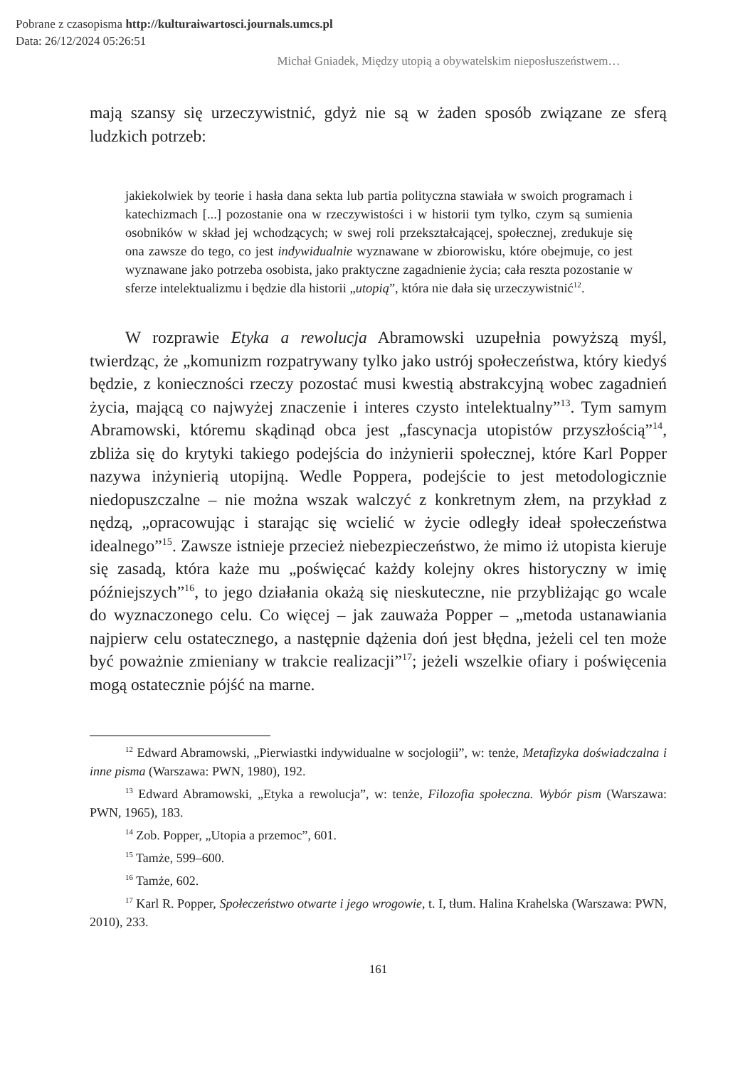Pobrane z czasopisma http://kulturaiwartosci.journals.umcs.pl
Data: 26/12/2024 05:26:51
Michał Gniadek, Między utopią a obywatelskim nieposłuszeństwem…
mają szansy się urzeczywistnić, gdyż nie są w żaden sposób związane ze sferą ludzkich potrzeb:
jakiekolwiek by teorie i hasła dana sekta lub partia polityczna stawiała w swoich programach i katechizmach [...] pozostanie ona w rzeczywistości i w historii tym tylko, czym są sumienia osobników w skład jej wchodzących; w swej roli przekształcającej, społecznej, zredukuje się ona zawsze do tego, co jest indywidualnie wyznawane w zbiorowisku, które obejmuje, co jest wyznawane jako potrzeba osobista, jako praktyczne zagadnienie życia; cała reszta pozostanie w sferze intelektualizmu i będzie dla historii „utopią”, która nie dała się urzeczywistnić<sup>12</sup>.
W rozprawie Etyka a rewolucja Abramowski uzupełnia powyższą myśl, twierdząc, że „komunizm rozpatrywany tylko jako ustrój społeczeństwa, który kiedyś będzie, z konieczności rzeczy pozostać musi kwestią abstrakcyjną wobec zagadnień życia, mającą co najwyżej znaczenie i interes czysto intelektualny”<sup>13</sup>. Tym samym Abramowski, któremu skądinąd obca jest „fascynacja utopistów przyszłością”<sup>14</sup>, zbliża się do krytyki takiego podejścia do inżynierii społecznej, które Karl Popper nazywa inżynierią utopijną. Wedle Poppera, podejście to jest metodologicznie niedopuszczalne – nie można wszak walczyć z konkretnym złem, na przykład z nędzą, „opracowując i starając się wcielić w życie odległy ideał społeczeństwa idealnego”<sup>15</sup>. Zawsze istnieje przecież niebezpieczeństwo, że mimo iż utopista kieruje się zasadą, która każe mu „poświęcać każdy kolejny okres historyczny w imię późniejszych”<sup>16</sup>, to jego działania okażą się nieskuteczne, nie przybliżając go wcale do wyznaczonego celu. Co więcej – jak zauważa Popper – „metoda ustanawiania najpierw celu ostatecznego, a następnie dążenia doń jest błędna, jeżeli cel ten może być poważnie zmieniany w trakcie realizacji”<sup>17</sup>; jeżeli wszelkie ofiary i poświęcenia mogą ostatecznie pójść na marne.
<sup>12</sup> Edward Abramowski, „Pierwiastki indywidualne w socjologii”, w: tenże, Metafizyka doświadczalna i inne pisma (Warszawa: PWN, 1980), 192.
<sup>13</sup> Edward Abramowski, „Etyka a rewolucja”, w: tenże, Filozofia społeczna. Wybór pism (Warszawa: PWN, 1965), 183.
<sup>14</sup> Zob. Popper, „Utopia a przemoc”, 601.
<sup>15</sup> Tamże, 599–600.
<sup>16</sup> Tamże, 602.
<sup>17</sup> Karl R. Popper, Społeczeństwo otwarte i jego wrogowie, t. I, tłum. Halina Krahelska (Warszawa: PWN, 2010), 233.
161